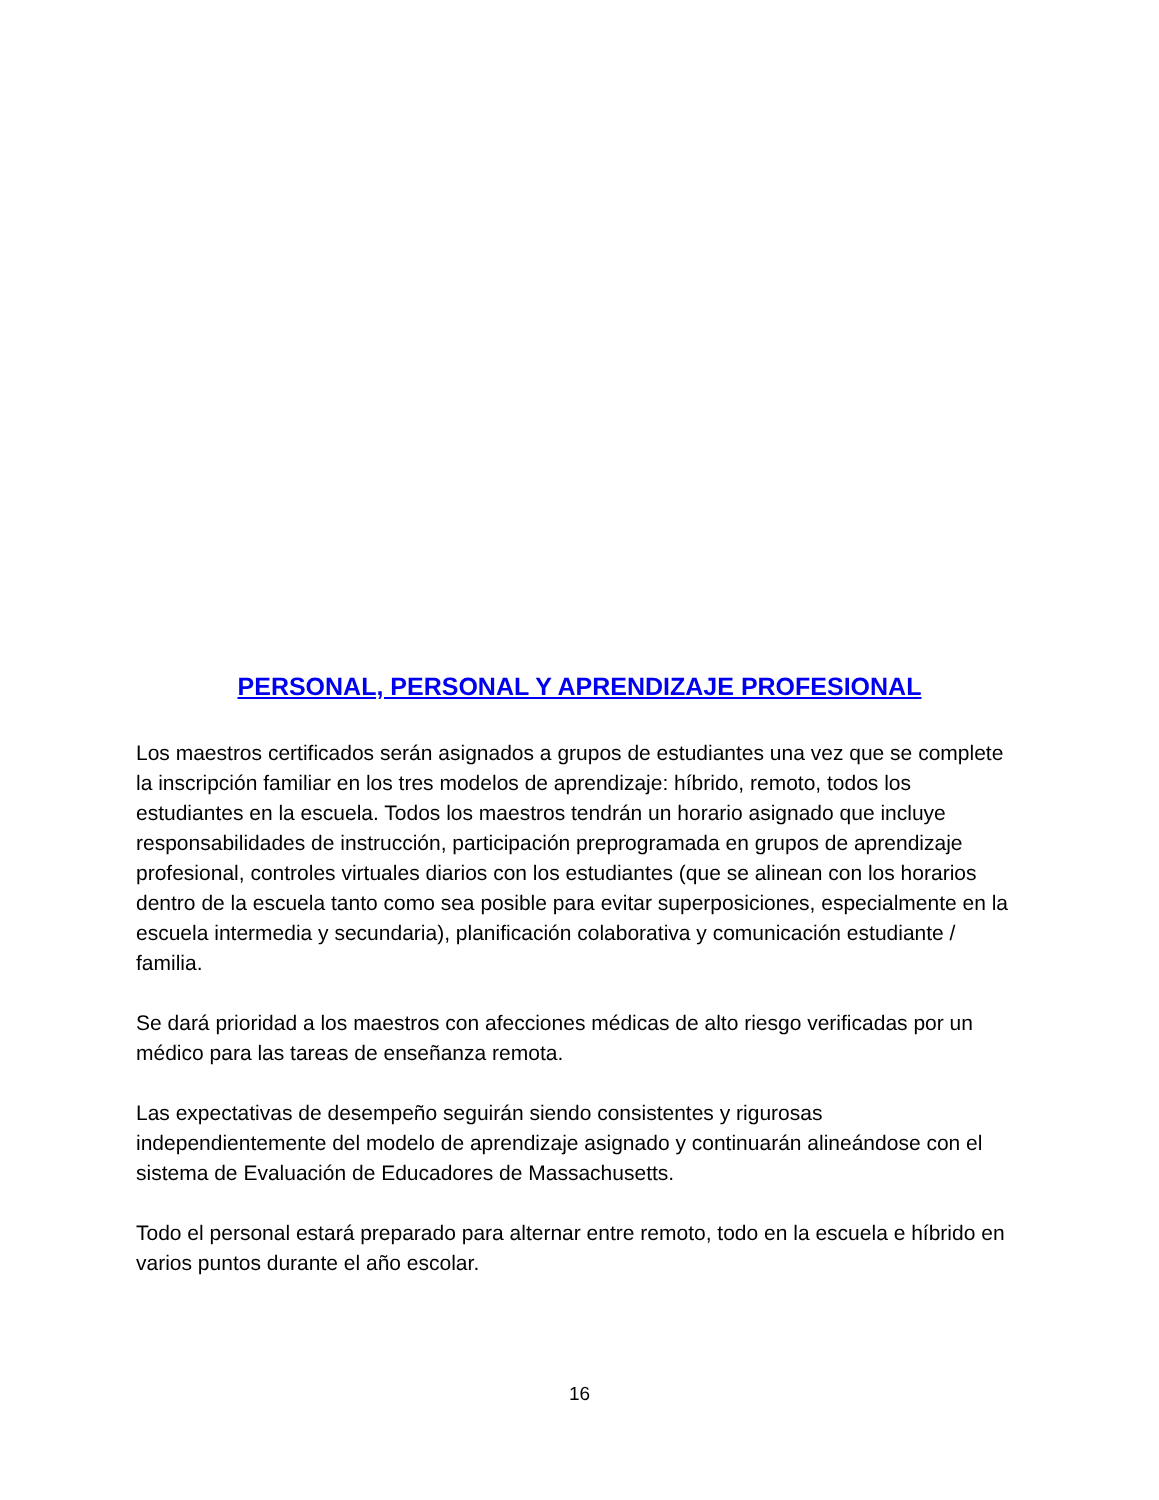PERSONAL, PERSONAL Y APRENDIZAJE PROFESIONAL
Los maestros certificados serán asignados a grupos de estudiantes una vez que se complete la inscripción familiar en los tres modelos de aprendizaje: híbrido, remoto, todos los estudiantes en la escuela. Todos los maestros tendrán un horario asignado que incluye responsabilidades de instrucción, participación preprogramada en grupos de aprendizaje profesional, controles virtuales diarios con los estudiantes (que se alinean con los horarios dentro de la escuela tanto como sea posible para evitar superposiciones, especialmente en la escuela intermedia y secundaria), planificación colaborativa y comunicación estudiante / familia.
Se dará prioridad a los maestros con afecciones médicas de alto riesgo verificadas por un médico para las tareas de enseñanza remota.
Las expectativas de desempeño seguirán siendo consistentes y rigurosas independientemente del modelo de aprendizaje asignado y continuarán alineándose con el sistema de Evaluación de Educadores de Massachusetts.
Todo el personal estará preparado para alternar entre remoto, todo en la escuela e híbrido en varios puntos durante el año escolar.
16